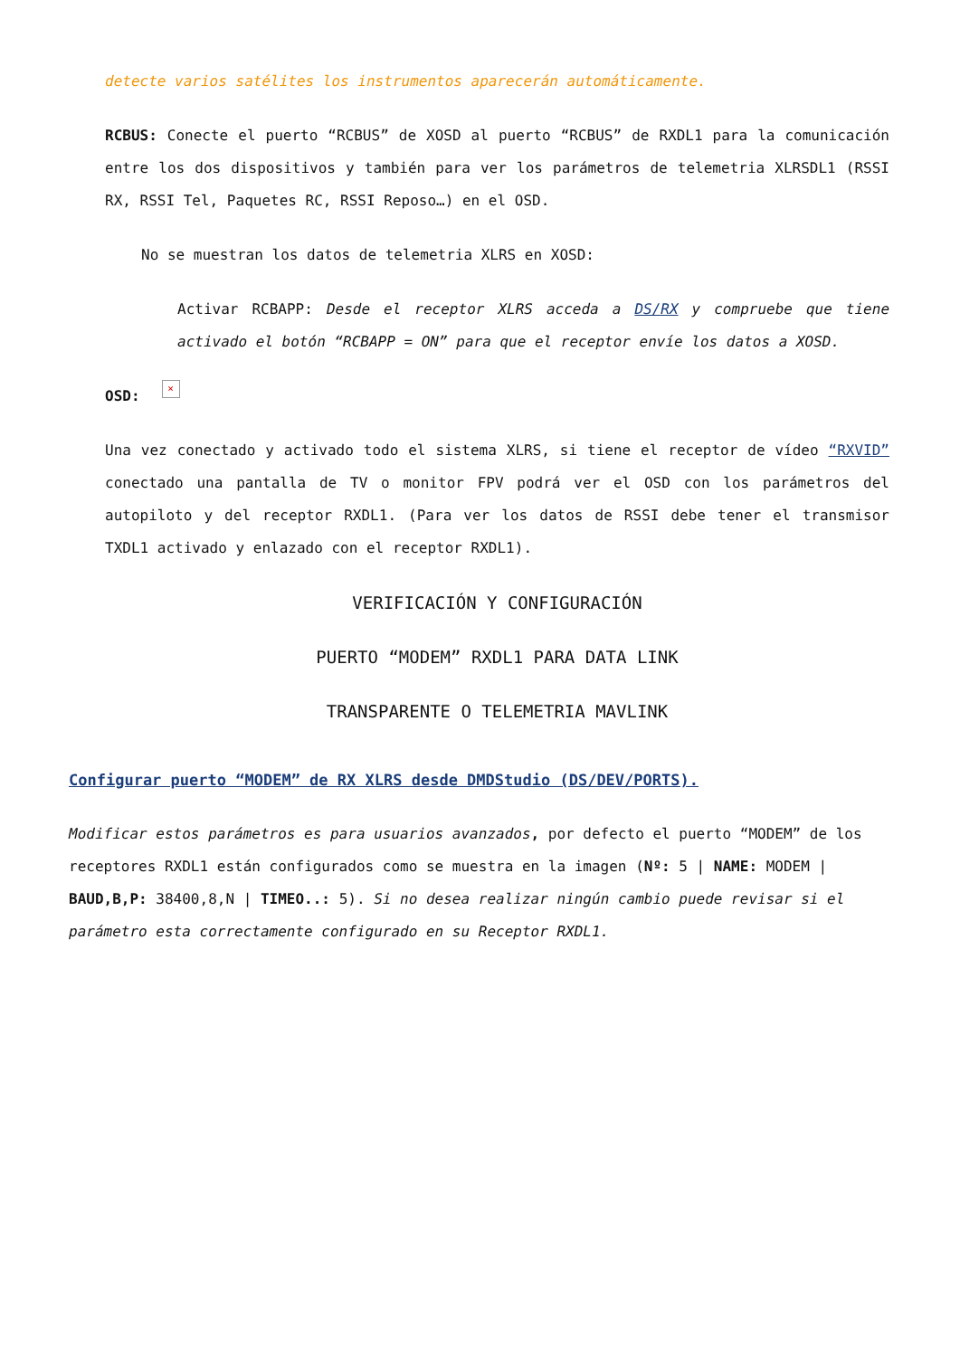detecte varios satélites los instrumentos aparecerán automáticamente.
RCBUS: Conecte el puerto “RCBUS” de XOSD al puerto “RCBUS” de RXDL1 para la comunicación entre los dos dispositivos y también para ver los parámetros de telemetria XLRSDL1 (RSSI RX, RSSI Tel, Paquetes RC, RSSI Reposo…) en el OSD.
No se muestran los datos de telemetria XLRS en XOSD:
Activar RCBAPP: Desde el receptor XLRS acceda a DS/RX y compruebe que tiene activado el botón “RCBAPP = ON” para que el receptor envíe los datos a XOSD.
OSD: ×
Una vez conectado y activado todo el sistema XLRS, si tiene el receptor de vídeo “RXVID” conectado una pantalla de TV o monitor FPV podrá ver el OSD con los parámetros del autopiloto y del receptor RXDL1. (Para ver los datos de RSSI debe tener el transmisor TXDL1 activado y enlazado con el receptor RXDL1).
VERIFICACIÓN Y CONFIGURACIÓN
PUERTO “MODEM” RXDL1 PARA DATA LINK
TRANSPARENTE O TELEMETRIA MAVLINK
Configurar puerto “MODEM” de RX XLRS desde DMDStudio (DS/DEV/PORTS).
Modificar estos parámetros es para usuarios avanzados, por defecto el puerto “MODEM” de los receptores RXDL1 están configurados como se muestra en la imagen (Nº: 5 | NAME: MODEM | BAUD,B,P: 38400,8,N | TIMEO..: 5). Si no desea realizar ningún cambio puede revisar si el parámetro esta correctamente configurado en su Receptor RXDL1.